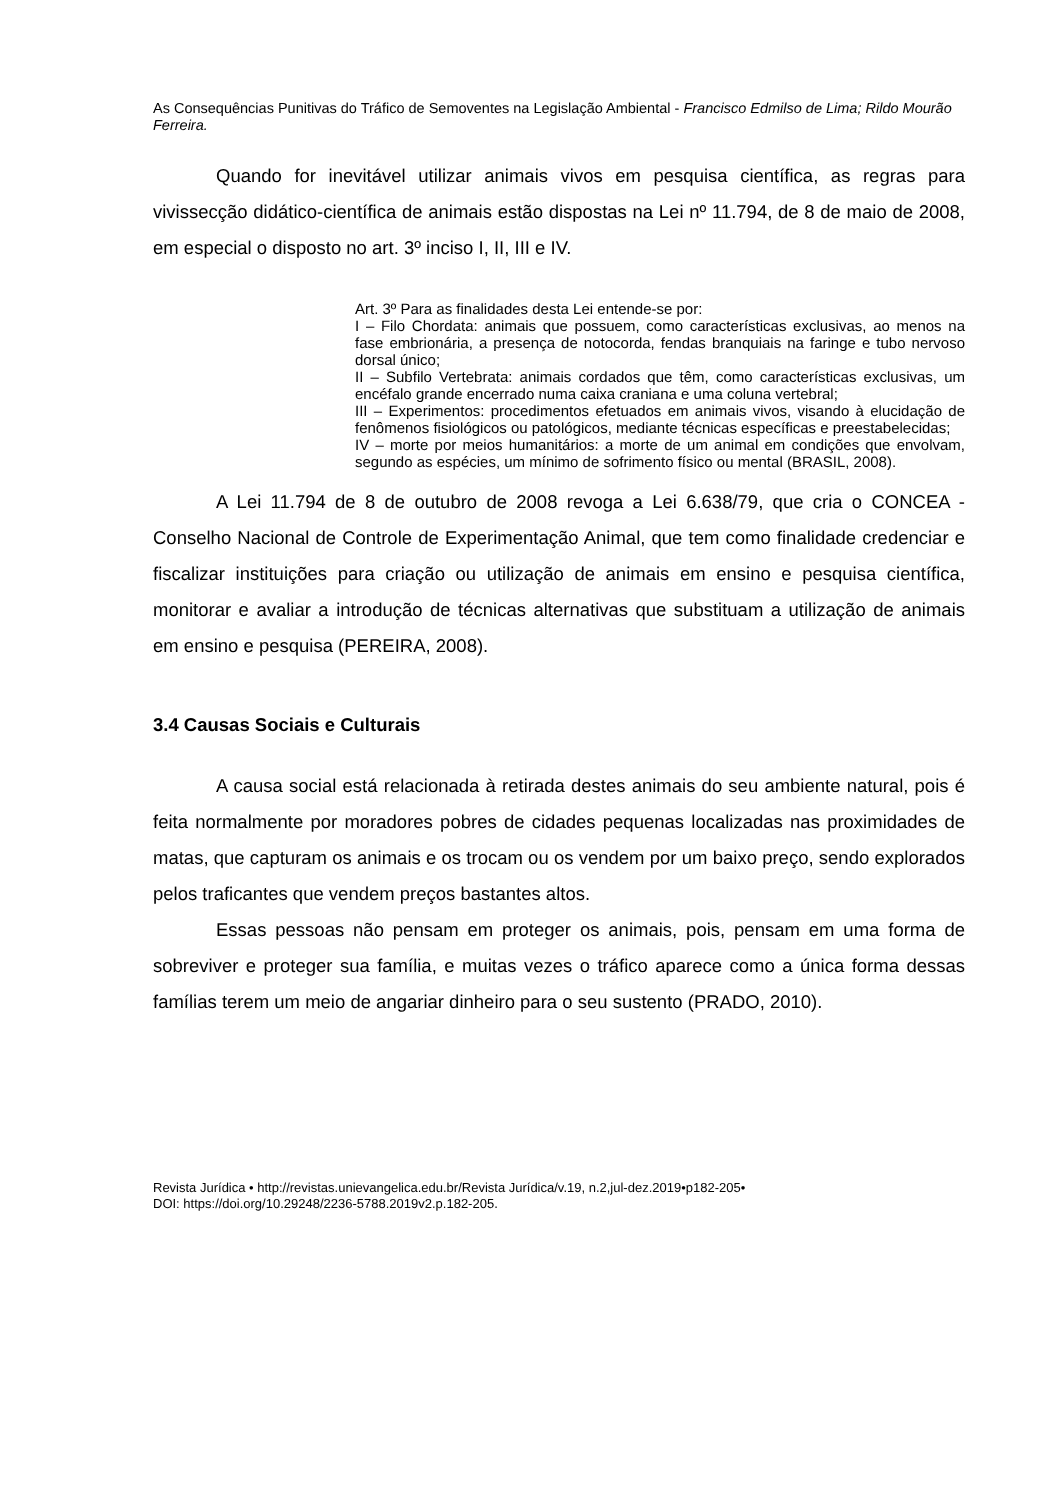As Consequências Punitivas do Tráfico de Semoventes na Legislação Ambiental - Francisco Edmilso de Lima; Rildo Mourão Ferreira.
Quando for inevitável utilizar animais vivos em pesquisa científica, as regras para vivissecção didático-científica de animais estão dispostas na Lei nº 11.794, de 8 de maio de 2008, em especial o disposto no art. 3º inciso I, II, III e IV.
Art. 3º Para as finalidades desta Lei entende-se por:
I – Filo Chordata: animais que possuem, como características exclusivas, ao menos na fase embrionária, a presença de notocorda, fendas branquiais na faringe e tubo nervoso dorsal único;
II – Subfilo Vertebrata: animais cordados que têm, como características exclusivas, um encéfalo grande encerrado numa caixa craniana e uma coluna vertebral;
III – Experimentos: procedimentos efetuados em animais vivos, visando à elucidação de fenômenos fisiológicos ou patológicos, mediante técnicas específicas e preestabelecidas;
IV – morte por meios humanitários: a morte de um animal em condições que envolvam, segundo as espécies, um mínimo de sofrimento físico ou mental (BRASIL, 2008).
A Lei 11.794 de 8 de outubro de 2008 revoga a Lei 6.638/79, que cria o CONCEA - Conselho Nacional de Controle de Experimentação Animal, que tem como finalidade credenciar e fiscalizar instituições para criação ou utilização de animais em ensino e pesquisa científica, monitorar e avaliar a introdução de técnicas alternativas que substituam a utilização de animais em ensino e pesquisa (PEREIRA, 2008).
3.4 Causas Sociais e Culturais
A causa social está relacionada à retirada destes animais do seu ambiente natural, pois é feita normalmente por moradores pobres de cidades pequenas localizadas nas proximidades de matas, que capturam os animais e os trocam ou os vendem por um baixo preço, sendo explorados pelos traficantes que vendem preços bastantes altos.
Essas pessoas não pensam em proteger os animais, pois, pensam em uma forma de sobreviver e proteger sua família, e muitas vezes o tráfico aparece como a única forma dessas famílias terem um meio de angariar dinheiro para o seu sustento (PRADO, 2010).
Revista Jurídica • http://revistas.unievangelica.edu.br/Revista Jurídica/v.19, n.2,jul-dez.2019•p182-205•
DOI: https://doi.org/10.29248/2236-5788.2019v2.p.182-205.